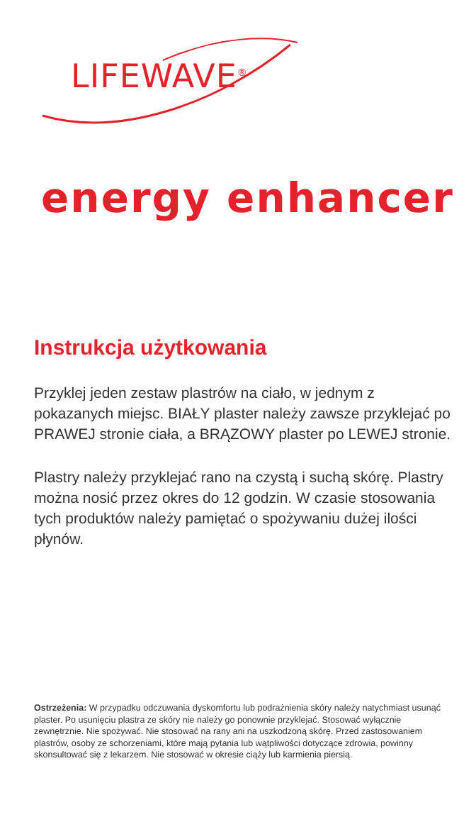LIFEWAVE<sup>®</sup>
energy enhancer
Instrukcja użytkowania
Przyklej jeden zestaw plastrów na ciało, w jednym z pokazanych miejsc. BIAŁY plaster należy zawsze przyklejać po PRAWEJ stronie ciała, a BRĄZOWY plaster po LEWEJ stronie.
Plastry należy przyklejać rano na czystą i suchą skórę. Plastry można nosić przez okres do 12 godzin. W czasie stosowania tych produktów należy pamiętać o spożywaniu dużej ilości płynów.
Ostrzeżenia: W przypadku odczuwania dyskomfortu lub podrażnienia skóry należy natychmiast usunąć plaster. Po usunięciu plastra ze skóry nie należy go ponownie przyklejać. Stosować wyłącznie zewnętrznie. Nie spożywać. Nie stosować na rany ani na uszkodzoną skórę. Przed zastosowaniem plastrów, osoby ze schorzeniami, które mają pytania lub wątpliwości dotyczące zdrowia, powinny skonsultować się z lekarzem. Nie stosować w okresie ciąży lub karmienia piersią.